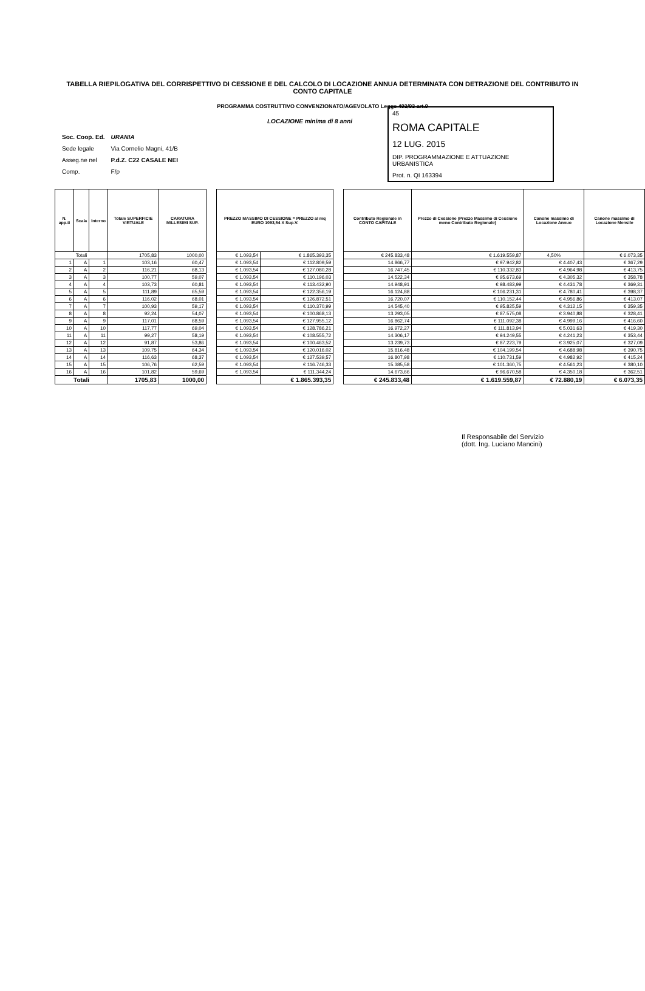TABELLA RIEPILOGATIVA DEL CORRISPETTIVO DI CESSIONE E DEL CALCOLO DI LOCAZIONE ANNUA DETERMINATA CON DETRAZIONE DEL CONTRIBUTO IN CONTO CAPITALE
PROGRAMMA COSTRUTTIVO CONVENZIONATO/AGEVOLATO Legge 493/93 art.9
LOCAZIONE minima di 8 anni
45
ROMA CAPITALE
12 LUG. 2015
DIP. PROGRAMMAZIONE E ATTUAZIONE URBANISTICA
Prot. n. QI 163394
| Soc. Coop. Ed. | URANIA |
| Sede legale | Via Cornelio Magni, 41/B |
| Asseg.ne nel | P.d.Z. C22 CASALE NEI |
| Comp. | F/p |
| N. app.ti | Scala | Interno | Totale SUPERFICIE VIRTUALE | CARATURA MILLESIMI SUP. | | PREZZO MASSIMO DI CESSIONE = PREZZO al mq EURO 1093,54 X Sup.V. | | | Contributo Regionale in CONTO CAPITALE | Prezzo di Cessione (Prezzo Massimo di Cessione meno Contributo Regionale) | Canone massimo di Locazione Annuo | Canone massimo di Locazione Mensile |
| Totali | | | 1705,83 | 1000,00 | | € 1.093,54 | € 1.865.393,35 | | € 245.833,48 | € 1.619.559,87 | 4,50% | € 6.073,35 |
| 1 | A | 1 | 103,16 | 60,47 | | € 1.093,54 | € 112.809,59 | | 14.866,77 | € 97.942,82 | € 4.407,43 | € 367,29 |
| 2 | A | 2 | 116,21 | 68,13 | | € 1.093,54 | € 127.080,28 | | 16.747,45 | € 110.332,83 | € 4.964,98 | € 413,75 |
| 3 | A | 3 | 100,77 | 59,07 | | € 1.093,54 | € 110.196,03 | | 14.522,34 | € 95.673,69 | € 4.305,32 | € 358,78 |
| 4 | A | 4 | 103,73 | 60,81 | | € 1.093,54 | € 113.432,90 | | 14.948,91 | € 98.483,99 | € 4.431,78 | € 369,31 |
| 5 | A | 5 | 111,89 | 65,59 | | € 1.093,54 | € 122.356,19 | | 16.124,88 | € 106.231,31 | € 4.780,41 | € 398,37 |
| 6 | A | 6 | 116,02 | 68,01 | | € 1.093,54 | € 126.872,51 | | 16.720,07 | € 110.152,44 | € 4.956,86 | € 413,07 |
| 7 | A | 7 | 100,93 | 59,17 | | € 1.093,54 | € 110.370,99 | | 14.545,40 | € 95.825,59 | € 4.312,15 | € 359,35 |
| 8 | A | 8 | 92,24 | 54,07 | | € 1.093,54 | € 100.868,13 | | 13.293,05 | € 87.575,08 | € 3.940,88 | € 328,41 |
| 9 | A | 9 | 117,01 | 68,59 | | € 1.093,54 | € 127.955,12 | | 16.862,74 | € 111.092,38 | € 4.999,16 | € 416,60 |
| 10 | A | 10 | 117,77 | 69,04 | | € 1.093,54 | € 128.786,21 | | 16.972,27 | € 111.813,94 | € 5.031,63 | € 419,30 |
| 11 | A | 11 | 99,27 | 58,19 | | € 1.093,54 | € 108.555,72 | | 14.306,17 | € 94.249,55 | € 4.241,23 | € 353,44 |
| 12 | A | 12 | 91,87 | 53,86 | | € 1.093,54 | € 100.463,52 | | 13.239,73 | € 87.223,79 | € 3.925,07 | € 327,09 |
| 13 | A | 13 | 109,75 | 64,34 | | € 1.093,54 | € 120.016,02 | | 15.816,48 | € 104.199,54 | € 4.688,98 | € 390,75 |
| 14 | A | 14 | 116,63 | 68,37 | | € 1.093,54 | € 127.539,57 | | 16.807,98 | € 110.731,59 | € 4.982,92 | € 415,24 |
| 15 | A | 15 | 106,76 | 62,59 | | € 1.093,54 | € 116.746,33 | | 15.385,58 | € 101.360,75 | € 4.561,23 | € 380,10 |
| 16 | A | 16 | 101,82 | 59,69 | | € 1.093,54 | € 111.344,24 | | 14.673,66 | € 96.670,58 | € 4.350,18 | € 362,51 |
| Totali | | | 1705,83 | 1000,00 | | | € 1.865.393,35 | | € 245.833,48 | € 1.619.559,87 | € 72.880,19 | € 6.073,35 |
Il Responsabile del Servizio
(dott. Ing. Luciano Mancini)